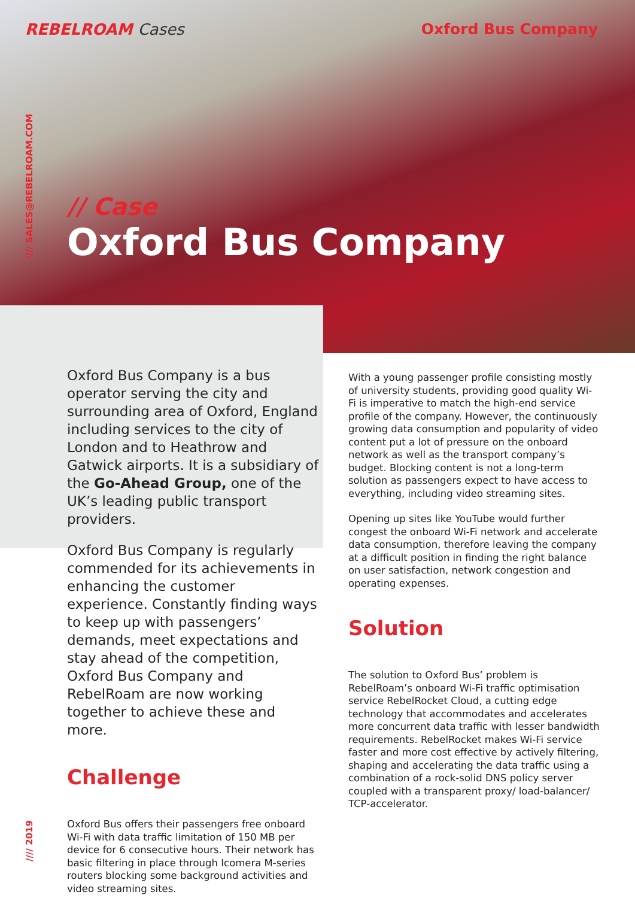REBELROAM Cases Oxford Bus Company
//// SALES@REBELROAM.COM
// Case
Oxford Bus Company
Oxford Bus Company is a bus operator serving the city and surrounding area of Oxford, England including services to the city of London and to Heathrow and Gatwick airports. It is a subsidiary of the Go-Ahead Group, one of the UK’s leading public transport providers.
Oxford Bus Company is regularly commended for its achievements in enhancing the customer experience. Constantly finding ways to keep up with passengers’ demands, meet expectations and stay ahead of the competition, Oxford Bus Company and RebelRoam are now working together to achieve these and more.
Challenge
Oxford Bus offers their passengers free onboard Wi-Fi with data traffic limitation of 150 MB per device for 6 consecutive hours. Their network has basic filtering in place through Icomera M-series routers blocking some background activities and video streaming sites.
With a young passenger profile consisting mostly of university students, providing good quality Wi-Fi is imperative to match the high-end service profile of the company. However, the continuously growing data consumption and popularity of video content put a lot of pressure on the onboard network as well as the transport company’s budget. Blocking content is not a long-term solution as passengers expect to have access to everything, including video streaming sites.
Opening up sites like YouTube would further congest the onboard Wi-Fi network and accelerate data consumption, therefore leaving the company at a difficult position in finding the right balance on user satisfaction, network congestion and operating expenses.
Solution
The solution to Oxford Bus’ problem is RebelRoam’s onboard Wi-Fi traffic optimisation service RebelRocket Cloud, a cutting edge technology that accommodates and accelerates more concurrent data traffic with lesser bandwidth requirements. RebelRocket makes Wi-Fi service faster and more cost effective by actively filtering, shaping and accelerating the data traffic using a combination of a rock-solid DNS policy server coupled with a transparent proxy/ load-balancer/ TCP-accelerator.
//// 2019